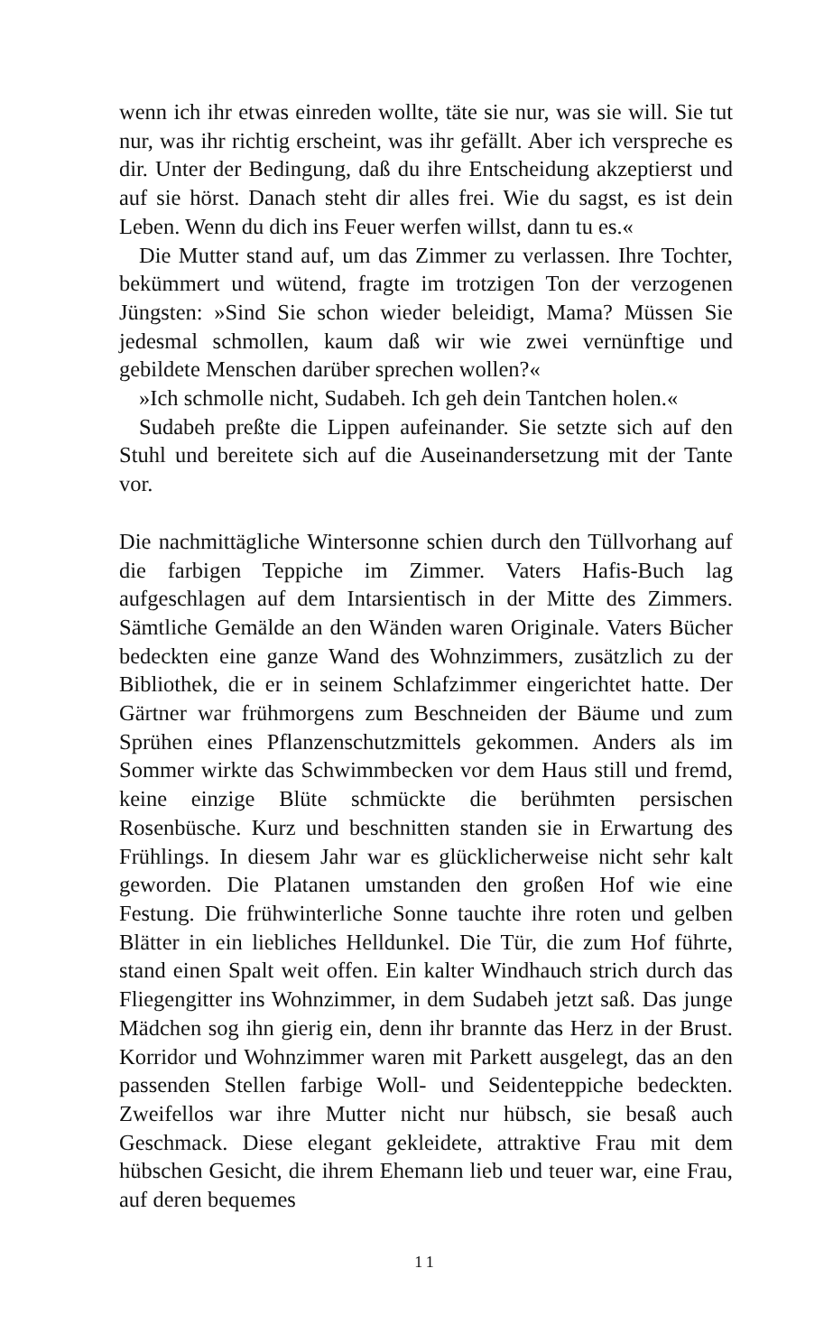wenn ich ihr etwas einreden wollte, täte sie nur, was sie will. Sie tut nur, was ihr richtig erscheint, was ihr gefällt. Aber ich verspreche es dir. Unter der Bedingung, daß du ihre Entscheidung akzeptierst und auf sie hörst. Danach steht dir alles frei. Wie du sagst, es ist dein Leben. Wenn du dich ins Feuer werfen willst, dann tu es.«
Die Mutter stand auf, um das Zimmer zu verlassen. Ihre Tochter, bekümmert und wütend, fragte im trotzigen Ton der verzogenen Jüngsten: »Sind Sie schon wieder beleidigt, Mama? Müssen Sie jedesmal schmollen, kaum daß wir wie zwei vernünftige und gebildete Menschen darüber sprechen wollen?«
»Ich schmolle nicht, Sudabeh. Ich geh dein Tantchen holen.«
Sudabeh preßte die Lippen aufeinander. Sie setzte sich auf den Stuhl und bereitete sich auf die Auseinandersetzung mit der Tante vor.
Die nachmittägliche Wintersonne schien durch den Tüllvorhang auf die farbigen Teppiche im Zimmer. Vaters Hafis-Buch lag aufgeschlagen auf dem Intarsientisch in der Mitte des Zimmers. Sämtliche Gemälde an den Wänden waren Originale. Vaters Bücher bedeckten eine ganze Wand des Wohnzimmers, zusätzlich zu der Bibliothek, die er in seinem Schlafzimmer eingerichtet hatte. Der Gärtner war frühmorgens zum Beschneiden der Bäume und zum Sprühen eines Pflanzenschutzmittels gekommen. Anders als im Sommer wirkte das Schwimmbecken vor dem Haus still und fremd, keine einzige Blüte schmückte die berühmten persischen Rosenbüsche. Kurz und beschnitten standen sie in Erwartung des Frühlings. In diesem Jahr war es glücklicherweise nicht sehr kalt geworden. Die Platanen umstanden den großen Hof wie eine Festung. Die frühwinterliche Sonne tauchte ihre roten und gelben Blätter in ein liebliches Helldunkel. Die Tür, die zum Hof führte, stand einen Spalt weit offen. Ein kalter Windhauch strich durch das Fliegengitter ins Wohnzimmer, in dem Sudabeh jetzt saß. Das junge Mädchen sog ihn gierig ein, denn ihr brannte das Herz in der Brust. Korridor und Wohnzimmer waren mit Parkett ausgelegt, das an den passenden Stellen farbige Woll- und Seidenteppiche bedeckten. Zweifellos war ihre Mutter nicht nur hübsch, sie besaß auch Geschmack. Diese elegant gekleidete, attraktive Frau mit dem hübschen Gesicht, die ihrem Ehemann lieb und teuer war, eine Frau, auf deren bequemes
11